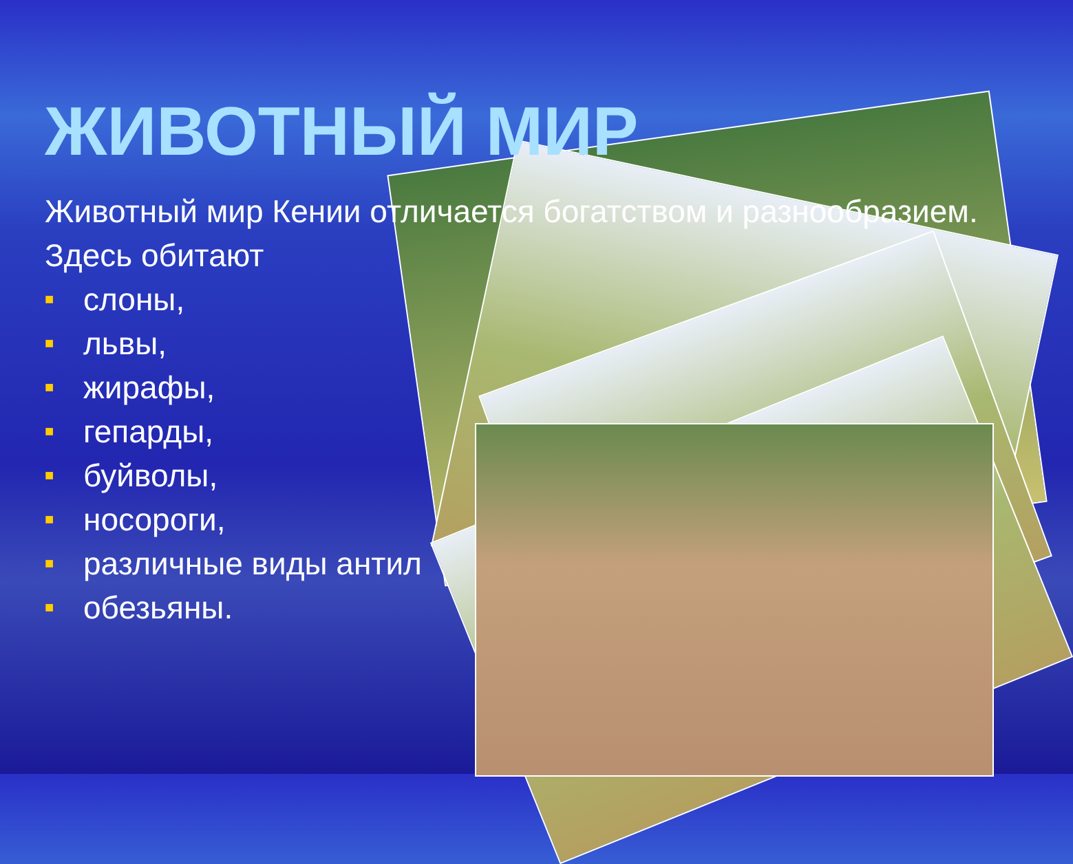ЖИВОТНЫЙ МИР
Животный мир Кении отличается богатством и разнообразием.
Здесь обитают
■ слоны,
■ львы,
■ жирафы,
■ гепарды,
■ буйволы,
■ носороги,
■ различные виды антил
■ обезьяны.